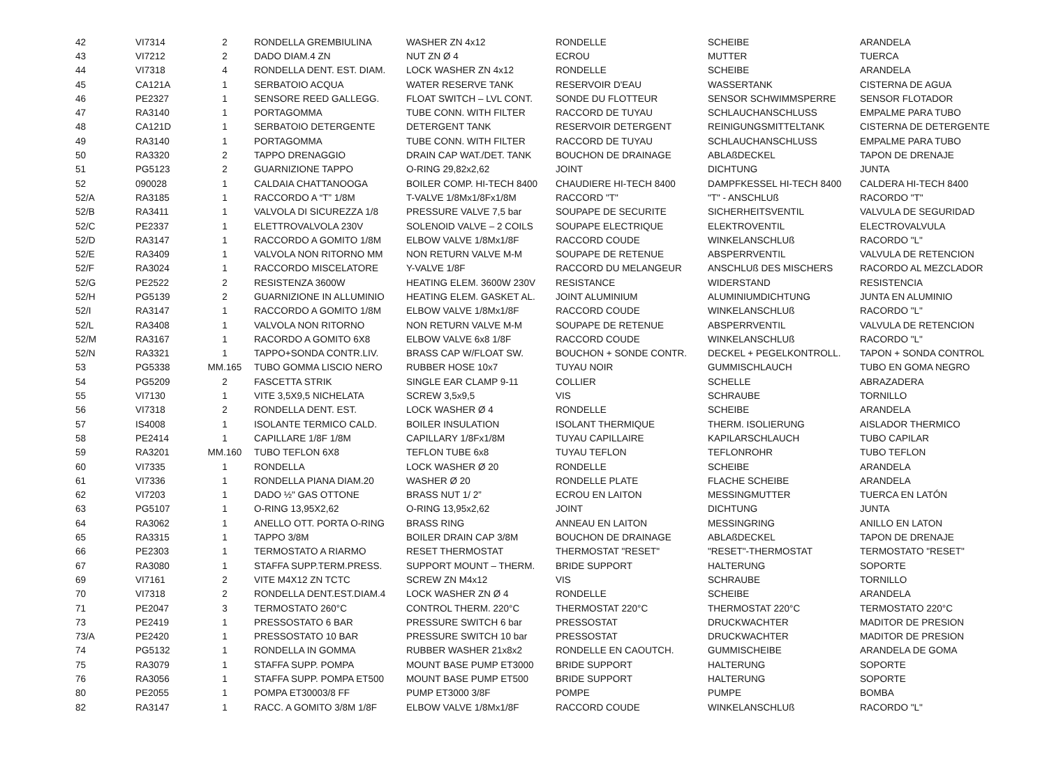| 42 | VI7314 | 2 | RONDELLA GREMBIULINA | WASHER ZN 4x12 | RONDELLE | SCHEIBE | ARANDELA |
| 43 | VI7212 | 2 | DADO DIAM.4 ZN | NUT ZN Ø 4 | ECROU | MUTTER | TUERCA |
| 44 | VI7318 | 4 | RONDELLA DENT. EST. DIAM. | LOCK WASHER ZN 4x12 | RONDELLE | SCHEIBE | ARANDELA |
| 45 | CA121A | 1 | SERBATOIO ACQUA | WATER RESERVE TANK | RESERVOIR D'EAU | WASSERTANK | CISTERNA DE AGUA |
| 46 | PE2327 | 1 | SENSORE REED GALLEGG. | FLOAT SWITCH – LVL CONT. | SONDE DU FLOTTEUR | SENSOR SCHWIMMSPERRE | SENSOR FLOTADOR |
| 47 | RA3140 | 1 | PORTAGOMMA | TUBE CONN. WITH FILTER | RACCORD DE TUYAU | SCHLAUCHANSCHLUSS | EMPALME PARA TUBO |
| 48 | CA121D | 1 | SERBATOIO DETERGENTE | DETERGENT TANK | RESERVOIR DETERGENT | REINIGUNGSMITTELTANK | CISTERNA DE DETERGENTE |
| 49 | RA3140 | 1 | PORTAGOMMA | TUBE CONN. WITH FILTER | RACCORD DE TUYAU | SCHLAUCHANSCHLUSS | EMPALME PARA TUBO |
| 50 | RA3320 | 2 | TAPPO DRENAGGIO | DRAIN CAP WAT./DET. TANK | BOUCHON DE DRAINAGE | ABLAßDECKEL | TAPON DE DRENAJE |
| 51 | PG5123 | 2 | GUARNIZIONE TAPPO | O-RING 29,82x2,62 | JOINT | DICHTUNG | JUNTA |
| 52 | 090028 | 1 | CALDAIA CHATTANOOGA | BOILER COMP. HI-TECH 8400 | CHAUDIERE HI-TECH 8400 | DAMPFKESSEL HI-TECH 8400 | CALDERA HI-TECH 8400 |
| 52/A | RA3185 | 1 | RACCORDO A “T” 1/8M | T-VALVE 1/8Mx1/8Fx1/8M | RACCORD "T" | "T" - ANSCHLUß | RACORDO "T" |
| 52/B | RA3411 | 1 | VALVOLA DI SICUREZZA 1/8 | PRESSURE VALVE 7,5 bar | SOUPAPE DE SECURITE | SICHERHEITSVENTIL | VALVULA DE SEGURIDAD |
| 52/C | PE2337 | 1 | ELETTROVALVOLA 230V | SOLENOID VALVE – 2 COILS | SOUPAPE ELECTRIQUE | ELEKTROVENTIL | ELECTROVALVULA |
| 52/D | RA3147 | 1 | RACCORDO A GOMITO 1/8M | ELBOW VALVE 1/8Mx1/8F | RACCORD COUDE | WINKELANSCHLUß | RACORDO "L" |
| 52/E | RA3409 | 1 | VALVOLA NON RITORNO MM | NON RETURN VALVE M-M | SOUPAPE DE RETENUE | ABSPERRVENTIL | VALVULA DE RETENCION |
| 52/F | RA3024 | 1 | RACCORDO MISCELATORE | Y-VALVE 1/8F | RACCORD DU MELANGEUR | ANSCHLUß DES MISCHERS | RACORDO AL MEZCLADOR |
| 52/G | PE2522 | 2 | RESISTENZA 3600W | HEATING ELEM. 3600W 230V | RESISTANCE | WIDERSTAND | RESISTENCIA |
| 52/H | PG5139 | 2 | GUARNIZIONE IN ALLUMINIO | HEATING ELEM. GASKET AL. | JOINT ALUMINIUM | ALUMINIUMDICHTUNG | JUNTA EN ALUMINIO |
| 52/I | RA3147 | 1 | RACCORDO A GOMITO 1/8M | ELBOW VALVE 1/8Mx1/8F | RACCORD COUDE | WINKELANSCHLUß | RACORDO "L" |
| 52/L | RA3408 | 1 | VALVOLA NON RITORNO | NON RETURN VALVE M-M | SOUPAPE DE RETENUE | ABSPERRVENTIL | VALVULA DE RETENCION |
| 52/M | RA3167 | 1 | RACORDO A GOMITO 6X8 | ELBOW VALVE 6x8 1/8F | RACCORD COUDE | WINKELANSCHLUß | RACORDO "L" |
| 52/N | RA3321 | 1 | TAPPO+SONDA CONTR.LIV. | BRASS CAP W/FLOAT SW. | BOUCHON + SONDE CONTR. | DECKEL + PEGELKONTROLL. | TAPON + SONDA CONTROL |
| 53 | PG5338 | MM.165 | TUBO GOMMA LISCIO NERO | RUBBER HOSE 10x7 | TUYAU NOIR | GUMMISCHLAUCH | TUBO EN GOMA NEGRO |
| 54 | PG5209 | 2 | FASCETTA STRIK | SINGLE EAR CLAMP 9-11 | COLLIER | SCHELLE | ABRAZADERA |
| 55 | VI7130 | 1 | VITE 3,5X9,5 NICHELATA | SCREW 3,5x9,5 | VIS | SCHRAUBE | TORNILLO |
| 56 | VI7318 | 2 | RONDELLA DENT. EST. | LOCK WASHER Ø 4 | RONDELLE | SCHEIBE | ARANDELA |
| 57 | IS4008 | 1 | ISOLANTE TERMICO CALD. | BOILER INSULATION | ISOLANT THERMIQUE | THERM. ISOLIERUNG | AISLADOR THERMICO |
| 58 | PE2414 | 1 | CAPILLARE 1/8F 1/8M | CAPILLARY 1/8Fx1/8M | TUYAU CAPILLAIRE | KAPILARSCHLAUCH | TUBO CAPILAR |
| 59 | RA3201 | MM.160 | TUBO TEFLON 6X8 | TEFLON TUBE 6x8 | TUYAU TEFLON | TEFLONROHR | TUBO TEFLON |
| 60 | VI7335 | 1 | RONDELLA | LOCK WASHER Ø 20 | RONDELLE | SCHEIBE | ARANDELA |
| 61 | VI7336 | 1 | RONDELLA PIANA DIAM.20 | WASHER Ø 20 | RONDELLE PLATE | FLACHE SCHEIBE | ARANDELA |
| 62 | VI7203 | 1 | DADO ½" GAS OTTONE | BRASS NUT 1/ 2” | ECROU EN LAITON | MESSINGMUTTER | TUERCA EN LATÓN |
| 63 | PG5107 | 1 | O-RING 13,95X2,62 | O-RING 13,95x2,62 | JOINT | DICHTUNG | JUNTA |
| 64 | RA3062 | 1 | ANELLO OTT. PORTA O-RING | BRASS RING | ANNEAU EN LAITON | MESSINGRING | ANILLO EN LATON |
| 65 | RA3315 | 1 | TAPPO 3/8M | BOILER DRAIN CAP 3/8M | BOUCHON DE DRAINAGE | ABLAßDECKEL | TAPON DE DRENAJE |
| 66 | PE2303 | 1 | TERMOSTATO A RIARMO | RESET THERMOSTAT | THERMOSTAT "RESET" | "RESET"-THERMOSTAT | TERMOSTATO "RESET" |
| 67 | RA3080 | 1 | STAFFA SUPP.TERM.PRESS. | SUPPORT MOUNT – THERM. | BRIDE SUPPORT | HALTERUNG | SOPORTE |
| 69 | VI7161 | 2 | VITE M4X12 ZN TCTC | SCREW ZN M4x12 | VIS | SCHRAUBE | TORNILLO |
| 70 | VI7318 | 2 | RONDELLA DENT.EST.DIAM.4 | LOCK WASHER ZN Ø 4 | RONDELLE | SCHEIBE | ARANDELA |
| 71 | PE2047 | 3 | TERMOSTATO 260°C | CONTROL THERM. 220°C | THERMOSTAT 220°C | THERMOSTAT 220°C | TERMOSTATO 220°C |
| 73 | PE2419 | 1 | PRESSOSTATO 6 BAR | PRESSURE SWITCH 6 bar | PRESSOSTAT | DRUCKWACHTER | MADITOR DE PRESION |
| 73/A | PE2420 | 1 | PRESSOSTATO 10 BAR | PRESSURE SWITCH 10 bar | PRESSOSTAT | DRUCKWACHTER | MADITOR DE PRESION |
| 74 | PG5132 | 1 | RONDELLA IN GOMMA | RUBBER WASHER 21x8x2 | RONDELLE EN CAOUTCH. | GUMMISCHEIBE | ARANDELA DE GOMA |
| 75 | RA3079 | 1 | STAFFA SUPP. POMPA | MOUNT BASE PUMP ET3000 | BRIDE SUPPORT | HALTERUNG | SOPORTE |
| 76 | RA3056 | 1 | STAFFA SUPP. POMPA ET500 | MOUNT BASE PUMP ET500 | BRIDE SUPPORT | HALTERUNG | SOPORTE |
| 80 | PE2055 | 1 | POMPA ET30003/8 FF | PUMP ET3000 3/8F | POMPE | PUMPE | BOMBA |
| 82 | RA3147 | 1 | RACC. A GOMITO 3/8M 1/8F | ELBOW VALVE 1/8Mx1/8F | RACCORD COUDE | WINKELANSCHLUß | RACORDO "L" |